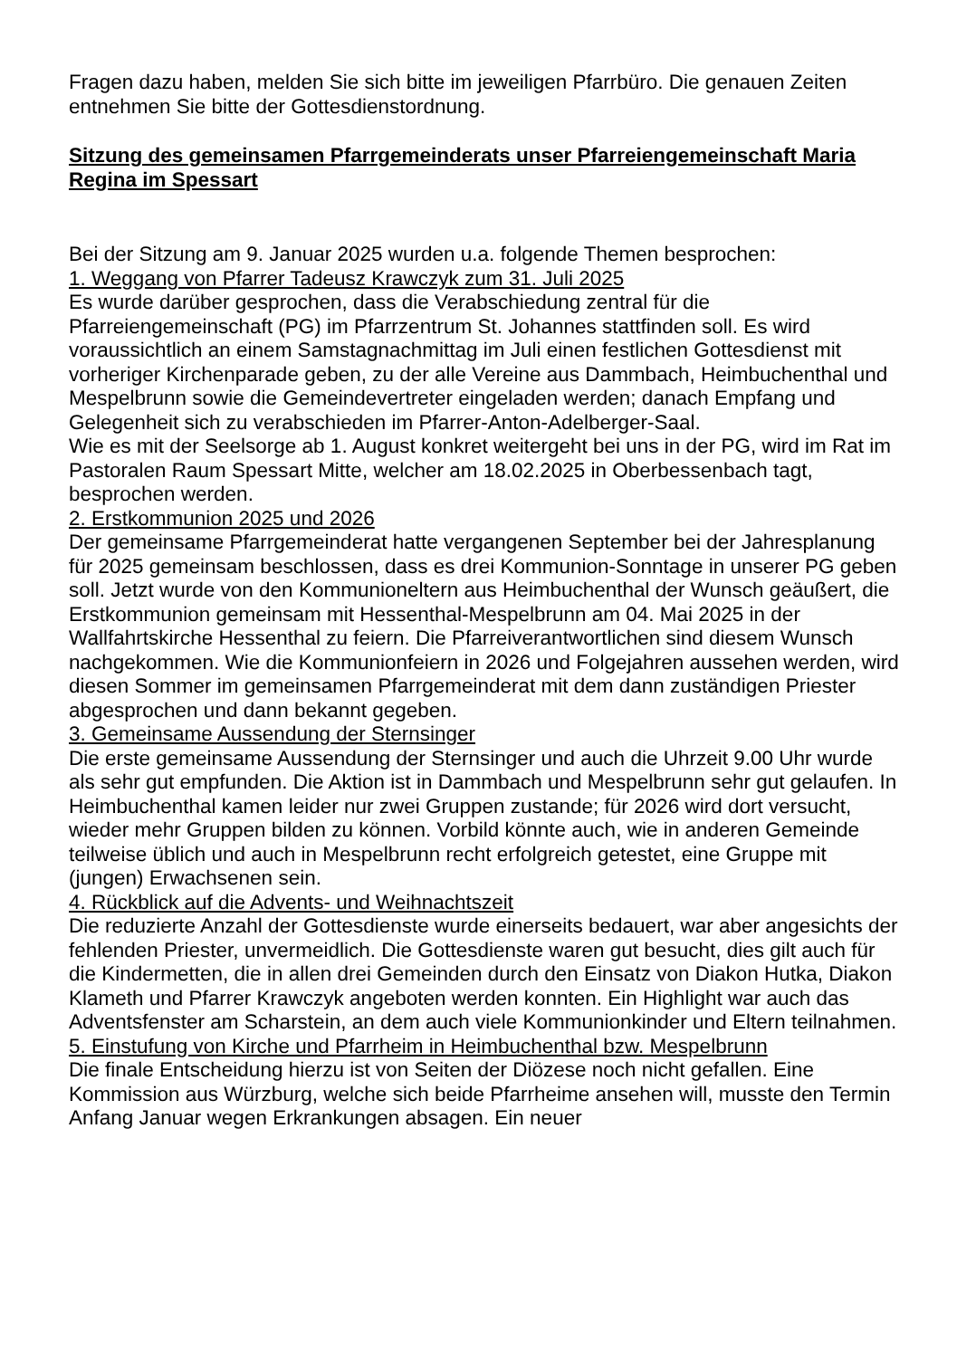Fragen dazu haben, melden Sie sich bitte im jeweiligen Pfarrbüro. Die genauen Zeiten entnehmen Sie bitte der Gottesdienstordnung.
Sitzung des gemeinsamen Pfarrgemeinderats unser Pfarreiengemeinschaft Maria Regina im Spessart
Bei der Sitzung am 9. Januar 2025 wurden u.a. folgende Themen besprochen:
1. Weggang von Pfarrer Tadeusz Krawczyk zum 31. Juli 2025
Es wurde darüber gesprochen, dass die Verabschiedung zentral für die Pfarreiengemeinschaft (PG) im Pfarrzentrum St. Johannes stattfinden soll. Es wird voraussichtlich an einem Samstagnachmittag im Juli einen festlichen Gottesdienst mit vorheriger Kirchenparade geben, zu der alle Vereine aus Dammbach, Heimbuchenthal und Mespelbrunn sowie die Gemeindevertreter eingeladen werden; danach Empfang und Gelegenheit sich zu verabschieden im Pfarrer-Anton-Adelberger-Saal.
Wie es mit der Seelsorge ab 1. August konkret weitergeht bei uns in der PG, wird im Rat im Pastoralen Raum Spessart Mitte, welcher am 18.02.2025 in Oberbessenbach tagt, besprochen werden.
2. Erstkommunion 2025 und 2026
Der gemeinsame Pfarrgemeinderat hatte vergangenen September bei der Jahresplanung für 2025 gemeinsam beschlossen, dass es drei Kommunion-Sonntage in unserer PG geben soll. Jetzt wurde von den Kommunioneltern aus Heimbuchenthal der Wunsch geäußert, die Erstkommunion gemeinsam mit Hessenthal-Mespelbrunn am 04. Mai 2025 in der Wallfahrtskirche Hessenthal zu feiern. Die Pfarreiverantwortlichen sind diesem Wunsch nachgekommen. Wie die Kommunionfeiern in 2026 und Folgejahren aussehen werden, wird diesen Sommer im gemeinsamen Pfarrgemeinderat mit dem dann zuständigen Priester abgesprochen und dann bekannt gegeben.
3. Gemeinsame Aussendung der Sternsinger
Die erste gemeinsame Aussendung der Sternsinger und auch die Uhrzeit 9.00 Uhr wurde als sehr gut empfunden. Die Aktion ist in Dammbach und Mespelbrunn sehr gut gelaufen. In Heimbuchenthal kamen leider nur zwei Gruppen zustande; für 2026 wird dort versucht, wieder mehr Gruppen bilden zu können. Vorbild könnte auch, wie in anderen Gemeinde teilweise üblich und auch in Mespelbrunn recht erfolgreich getestet, eine Gruppe mit (jungen) Erwachsenen sein.
4. Rückblick auf die Advents- und Weihnachtszeit
Die reduzierte Anzahl der Gottesdienste wurde einerseits bedauert, war aber angesichts der fehlenden Priester, unvermeidlich. Die Gottesdienste waren gut besucht, dies gilt auch für die Kindermetten, die in allen drei Gemeinden durch den Einsatz von Diakon Hutka, Diakon Klameth und Pfarrer Krawczyk angeboten werden konnten. Ein Highlight war auch das Adventsfenster am Scharstein, an dem auch viele Kommunionkinder und Eltern teilnahmen.
5. Einstufung von Kirche und Pfarrheim in Heimbuchenthal bzw. Mespelbrunn
Die finale Entscheidung hierzu ist von Seiten der Diözese noch nicht gefallen. Eine Kommission aus Würzburg, welche sich beide Pfarrheime ansehen will, musste den Termin Anfang Januar wegen Erkrankungen absagen. Ein neuer